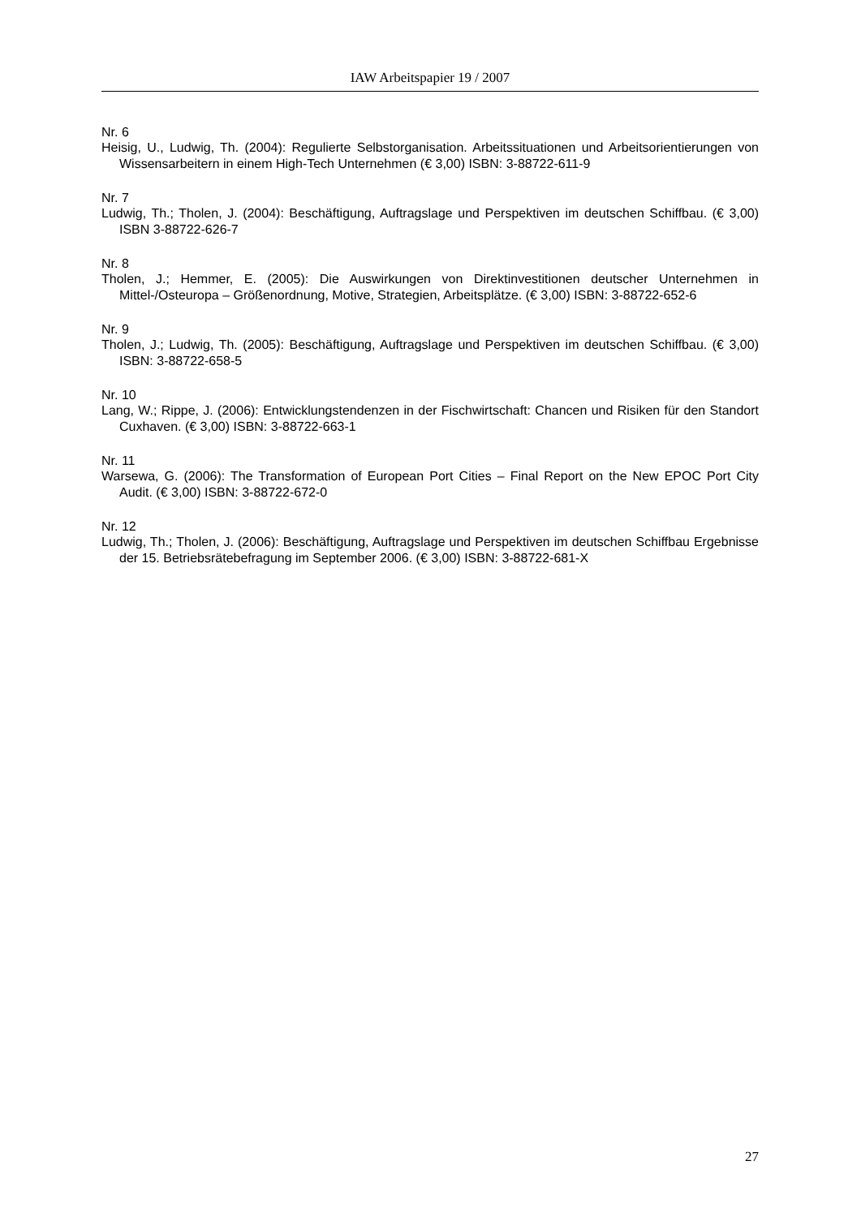IAW Arbeitspapier 19 / 2007
Nr. 6
Heisig, U., Ludwig, Th. (2004): Regulierte Selbstorganisation. Arbeitssituationen und Arbeitsorien­tierungen von Wissensarbeitern in einem High-Tech Unternehmen (€ 3,00) ISBN: 3-88722-611-9
Nr. 7
Ludwig, Th.; Tholen, J. (2004): Beschäftigung, Auftragslage und Perspektiven im deutschen Schiffbau. (€ 3,00) ISBN 3-88722-626-7
Nr. 8
Tholen, J.; Hemmer, E. (2005): Die Auswirkungen von Direktinvestitionen deutscher Unternehmen in Mittel-/Osteuropa – Größenordnung, Motive, Strategien, Arbeitsplätze. (€ 3,00) ISBN: 3-88722-652-6
Nr. 9
Tholen, J.; Ludwig, Th. (2005): Beschäftigung, Auftragslage und Perspektiven im deutschen Schiffbau. (€ 3,00) ISBN: 3-88722-658-5
Nr. 10
Lang, W.; Rippe, J. (2006): Entwicklungstendenzen in der Fischwirtschaft: Chancen und Risiken für den Standort Cuxhaven. (€ 3,00) ISBN: 3-88722-663-1
Nr. 11
Warsewa, G. (2006): The Transformation of European Port Cities – Final Report on the New EPOC Port City Audit. (€ 3,00) ISBN: 3-88722-672-0
Nr. 12
Ludwig, Th.; Tholen, J. (2006): Beschäftigung, Auftragslage und Perspektiven im deutschen Schiffbau Ergebnisse der 15. Betriebsrätebefragung im September 2006. (€ 3,00) ISBN: 3-88722-681-X
27